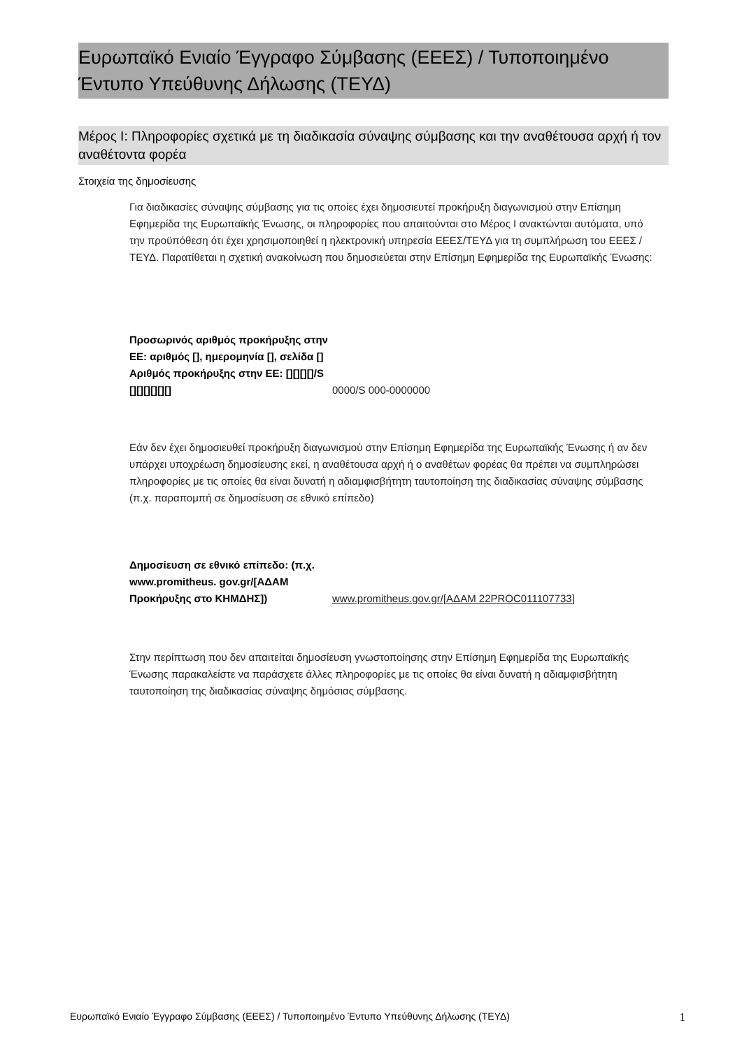Ευρωπαϊκό Ενιαίο Έγγραφο Σύμβασης (ΕΕΕΣ) / Τυποποιημένο Έντυπο Υπεύθυνης Δήλωσης (ΤΕΥΔ)
Μέρος I: Πληροφορίες σχετικά με τη διαδικασία σύναψης σύμβασης και την αναθέτουσα αρχή ή τον αναθέτοντα φορέα
Στοιχεία της δημοσίευσης
Για διαδικασίες σύναψης σύμβασης για τις οποίες έχει δημοσιευτεί προκήρυξη διαγωνισμού στην Επίσημη Εφημερίδα της Ευρωπαϊκής Ένωσης, οι πληροφορίες που απαιτούνται στο Μέρος I ανακτώνται αυτόματα, υπό την προϋπόθεση ότι έχει χρησιμοποιηθεί η ηλεκτρονική υπηρεσία ΕΕΕΣ/ΤΕΥΔ για τη συμπλήρωση του ΕΕΕΣ /ΤΕΥΔ. Παρατίθεται η σχετική ανακοίνωση που δημοσιεύεται στην Επίσημη Εφημερίδα της Ευρωπαϊκής Ένωσης:
Προσωρινός αριθμός προκήρυξης στην ΕΕ: αριθμός [], ημερομηνία [], σελίδα [] Αριθμός προκήρυξης στην ΕΕ: [][][][]/S [][][][][][]
0000/S 000-0000000
Εάν δεν έχει δημοσιευθεί προκήρυξη διαγωνισμού στην Επίσημη Εφημερίδα της Ευρωπαϊκής Ένωσης ή αν δεν υπάρχει υποχρέωση δημοσίευσης εκεί, η αναθέτουσα αρχή ή ο αναθέτων φορέας θα πρέπει να συμπληρώσει πληροφορίες με τις οποίες θα είναι δυνατή η αδιαμφισβήτητη ταυτοποίηση της διαδικασίας σύναψης σύμβασης (π.χ. παραπομπή σε δημοσίευση σε εθνικό επίπεδο)
Δημοσίευση σε εθνικό επίπεδο: (π.χ. www.promitheus. gov.gr/[ΑΔΑΜ Προκήρυξης στο ΚΗΜΔΗΣ])
www.promitheus.gov.gr/[ΑΔΑΜ 22PROC011107733]
Στην περίπτωση που δεν απαιτείται δημοσίευση γνωστοποίησης στην Επίσημη Εφημερίδα της Ευρωπαϊκής Ένωσης παρακαλείστε να παράσχετε άλλες πληροφορίες με τις οποίες θα είναι δυνατή η αδιαμφισβήτητη ταυτοποίηση της διαδικασίας σύναψης δημόσιας σύμβασης.
Ευρωπαϊκό Ενιαίο Έγγραφο Σύμβασης (ΕΕΕΣ) / Τυποποιημένο Έντυπο Υπεύθυνης Δήλωσης (ΤΕΥΔ) 1